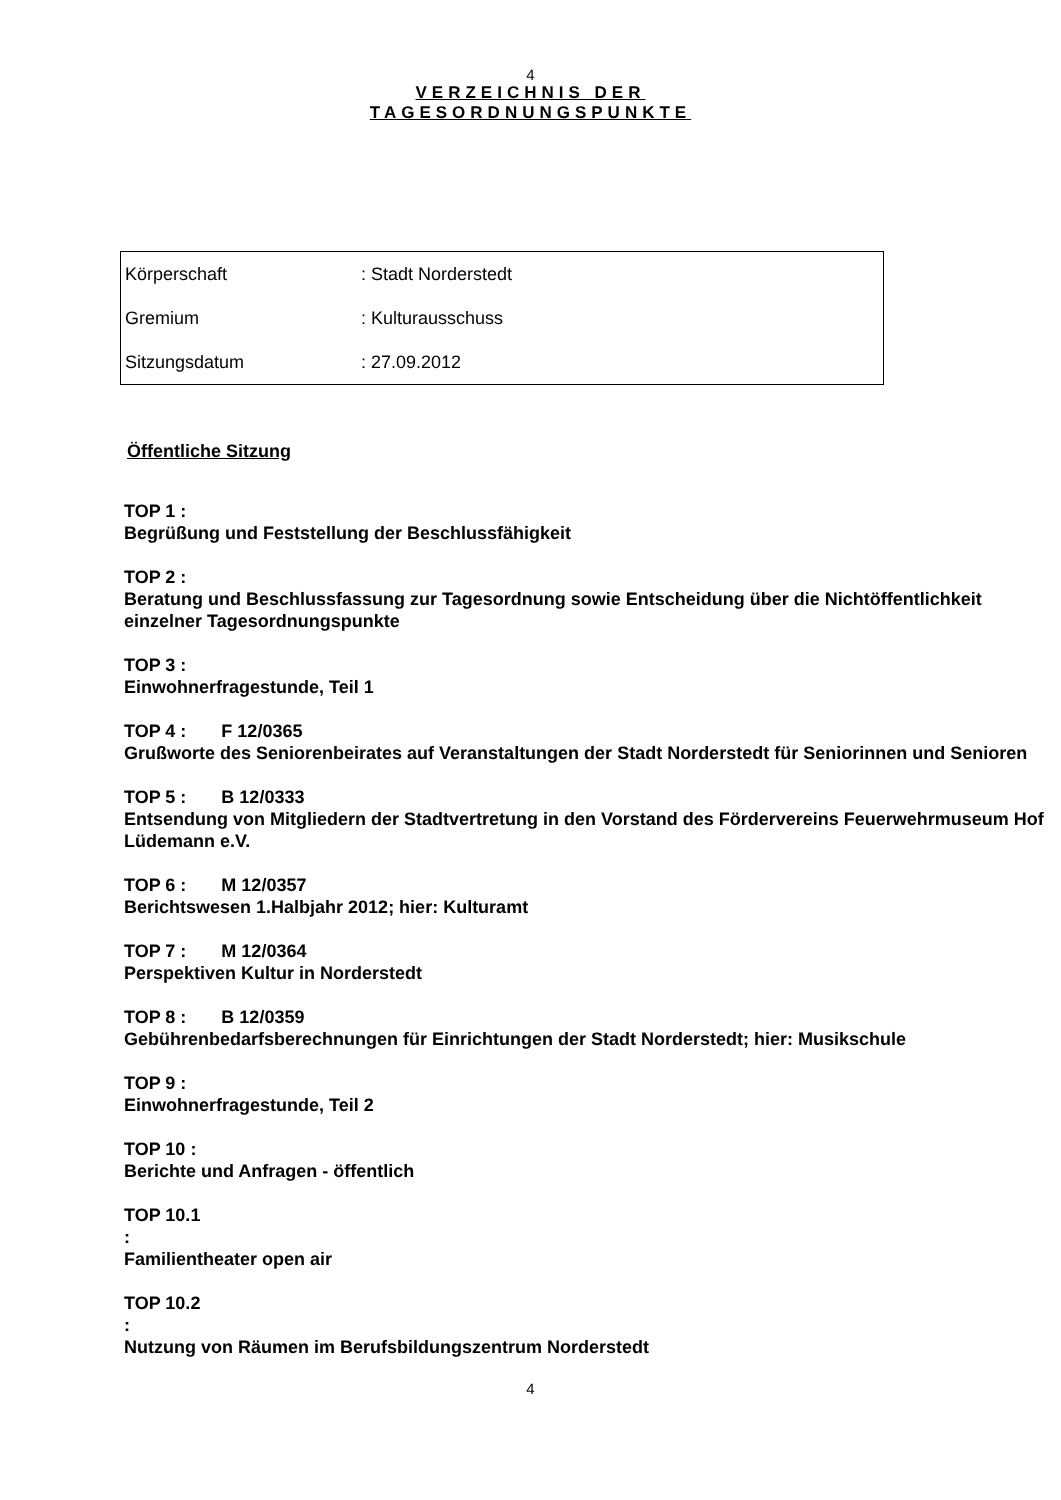4
VERZEICHNIS DER
TAGESORDNUNGSPUNKTE
| Körperschaft | : Stadt Norderstedt |
| Gremium | : Kulturausschuss |
| Sitzungsdatum | : 27.09.2012 |
Öffentliche Sitzung
TOP 1 :
Begrüßung und Feststellung der Beschlussfähigkeit
TOP 2 :
Beratung und Beschlussfassung zur Tagesordnung sowie Entscheidung über die Nichtöffentlichkeit einzelner Tagesordnungspunkte
TOP 3 :
Einwohnerfragestunde, Teil 1
TOP 4 : F 12/0365
Grußworte des Seniorenbeirates auf Veranstaltungen der Stadt Norderstedt für Seniorinnen und Senioren
TOP 5 : B 12/0333
Entsendung von Mitgliedern der Stadtvertretung in den Vorstand des Fördervereins Feuerwehrmuseum Hof Lüdemann e.V.
TOP 6 : M 12/0357
Berichtswesen 1.Halbjahr 2012; hier: Kulturamt
TOP 7 : M 12/0364
Perspektiven Kultur in Norderstedt
TOP 8 : B 12/0359
Gebührenbedarfsberechnungen für Einrichtungen der Stadt Norderstedt; hier: Musikschule
TOP 9 :
Einwohnerfragestunde, Teil 2
TOP 10 :
Berichte und Anfragen - öffentlich
TOP 10.1
:
Familientheater open air
TOP 10.2
:
Nutzung von Räumen im Berufsbildungszentrum Norderstedt
4